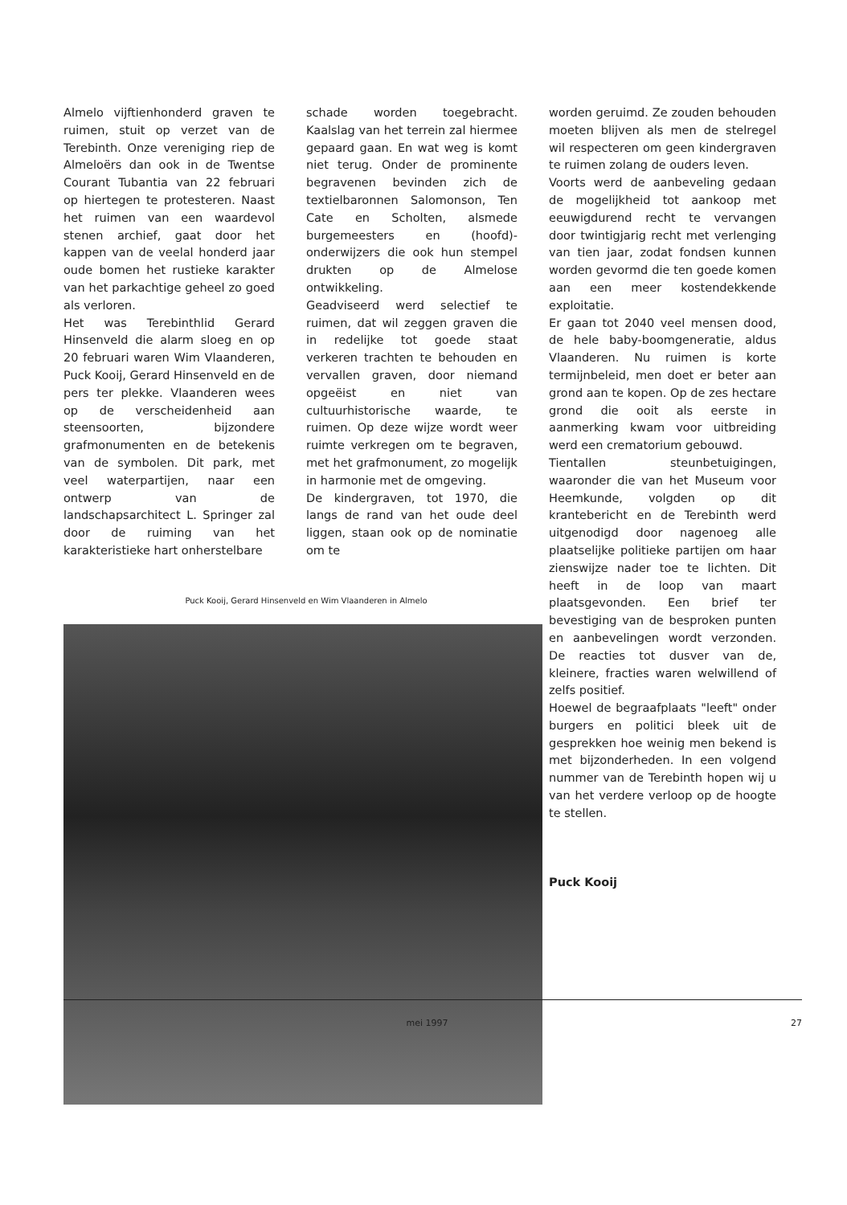Almelo vijftienhonderd graven te ruimen, stuit op verzet van de Terebinth. Onze vereniging riep de Almeloërs dan ook in de Twentse Courant Tubantia van 22 februari op hiertegen te protesteren. Naast het ruimen van een waardevol stenen archief, gaat door het kappen van de veelal honderd jaar oude bomen het rustieke karakter van het parkachtige geheel zo goed als verloren.
Het was Terebinthlid Gerard Hinsenveld die alarm sloeg en op 20 februari waren Wim Vlaanderen, Puck Kooij, Gerard Hinsenveld en de pers ter plekke. Vlaanderen wees op de verscheidenheid aan steensoorten, bijzondere grafmonumenten en de betekenis van de symbolen. Dit park, met veel waterpartijen, naar een ontwerp van de landschapsarchitect L. Springer zal door de ruiming van het karakteristieke hart onherstelbare
schade worden toegebracht. Kaalslag van het terrein zal hiermee gepaard gaan. En wat weg is komt niet terug. Onder de prominente begravenen bevinden zich de textielbaronnen Salomonson, Ten Cate en Scholten, alsmede burgemeesters en (hoofd)-onderwijzers die ook hun stempel drukten op de Almelose ontwikkeling.
Geadviseerd werd selectief te ruimen, dat wil zeggen graven die in redelijke tot goede staat verkeren trachten te behouden en vervallen graven, door niemand opgeëist en niet van cultuurhistorische waarde, te ruimen. Op deze wijze wordt weer ruimte verkregen om te begraven, met het grafmonument, zo mogelijk in harmonie met de omgeving.
De kindergraven, tot 1970, die langs de rand van het oude deel liggen, staan ook op de nominatie om te
Puck Kooij, Gerard Hinsenveld en Wim Vlaanderen in Almelo
worden geruimd. Ze zouden behouden moeten blijven als men de stelregel wil respecteren om geen kindergraven te ruimen zolang de ouders leven.
Voorts werd de aanbeveling gedaan de mogelijkheid tot aankoop met eeuwigdurend recht te vervangen door twintigjarig recht met verlenging van tien jaar, zodat fondsen kunnen worden gevormd die ten goede komen aan een meer kostendekkende exploitatie.
Er gaan tot 2040 veel mensen dood, de hele baby-boomgeneratie, aldus Vlaanderen. Nu ruimen is korte termijnbeleid, men doet er beter aan grond aan te kopen. Op de zes hectare grond die ooit als eerste in aanmerking kwam voor uitbreiding werd een crematorium gebouwd.
Tientallen steunbetuigingen, waaronder die van het Museum voor Heemkunde, volgden op dit krantebericht en de Terebinth werd uitgenodigd door nagenoeg alle plaatselijke politieke partijen om haar zienswijze nader toe te lichten. Dit heeft in de loop van maart plaatsgevonden. Een brief ter bevestiging van de besproken punten en aanbevelingen wordt verzonden. De reacties tot dusver van de, kleinere, fracties waren welwillend of zelfs positief.
Hoewel de begraafplaats "leeft" onder burgers en politici bleek uit de gesprekken hoe weinig men bekend is met bijzonderheden. In een volgend nummer van de Terebinth hopen wij u van het verdere verloop op de hoogte te stellen.
Puck Kooij
mei 1997 27